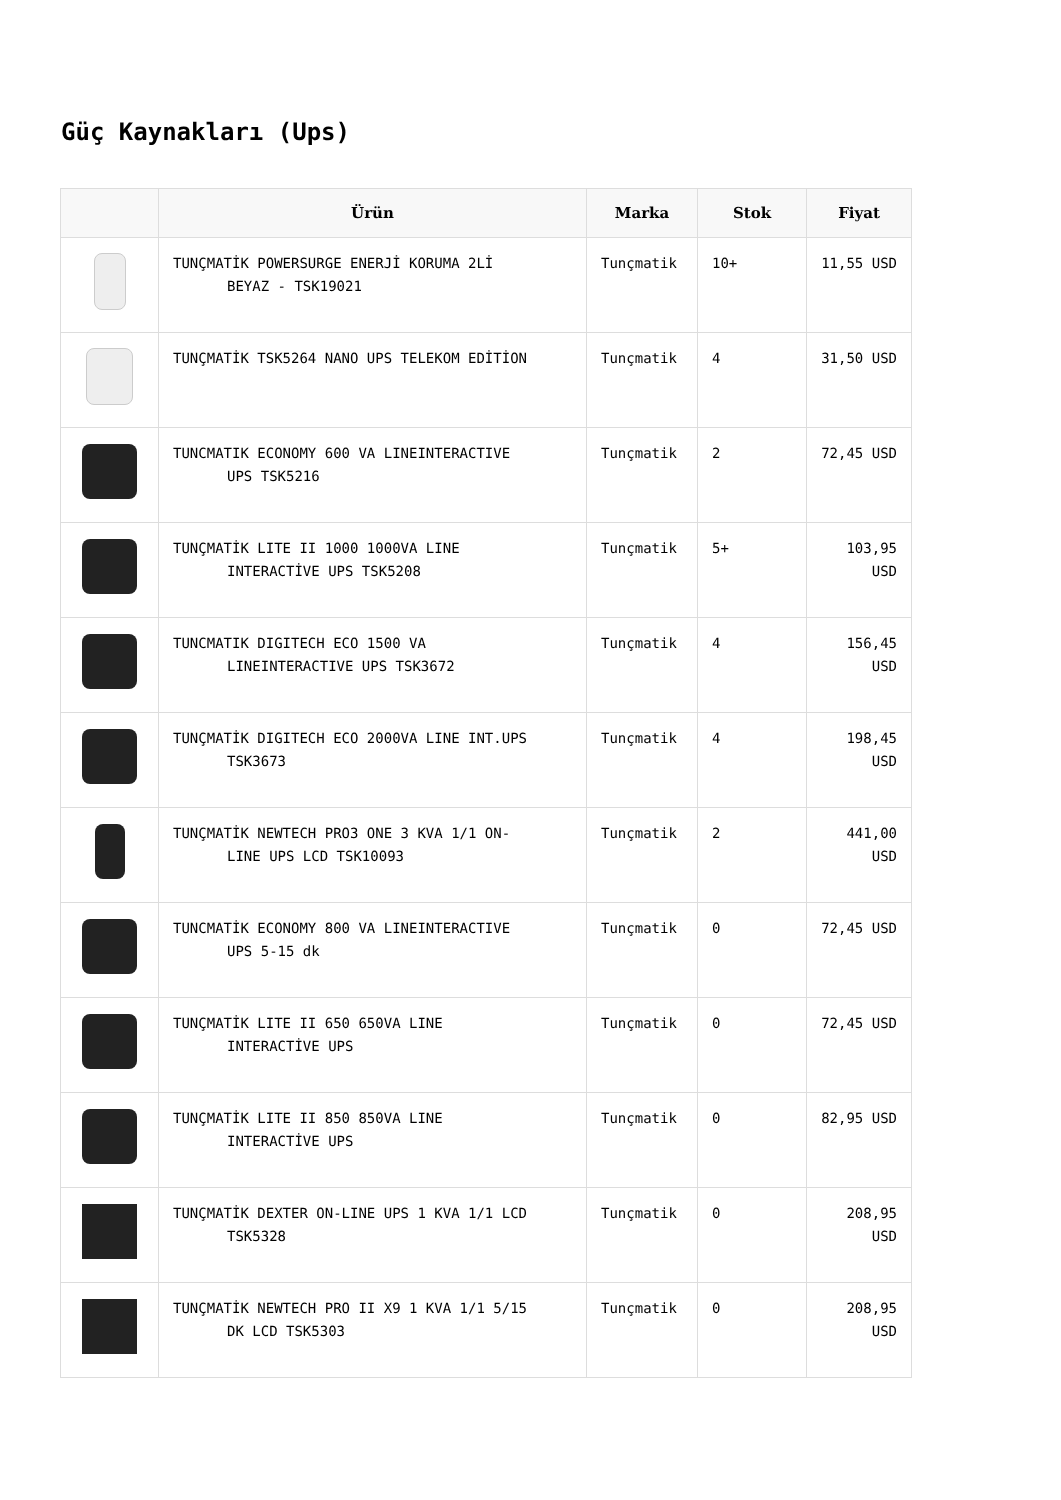Güç Kaynakları (Ups)
| | Ürün | Marka | Stok | Fiyat |
| --- | --- | --- | --- | --- |
| | TUNÇMATİK POWERSURGE ENERJİ KORUMA 2Lİ BEYAZ - TSK19021 | Tunçmatik | 10+ | 11,55 USD |
| | TUNÇMATİK TSK5264 NANO UPS TELEKOM EDİTİON | Tunçmatik | 4 | 31,50 USD |
| | TUNCMATIK ECONOMY 600 VA LINEINTERACTIVE UPS TSK5216 | Tunçmatik | 2 | 72,45 USD |
| | TUNÇMATİK LITE II 1000 1000VA LINE INTERACTİVE UPS TSK5208 | Tunçmatik | 5+ | 103,95 USD |
| | TUNCMATIK DIGITECH ECO 1500 VA LINEINTERACTIVE UPS TSK3672 | Tunçmatik | 4 | 156,45 USD |
| | TUNÇMATİK DIGITECH ECO 2000VA LINE INT.UPS TSK3673 | Tunçmatik | 4 | 198,45 USD |
| | TUNÇMATİK NEWTECH PRO3 ONE 3 KVA 1/1 ON- LINE UPS LCD TSK10093 | Tunçmatik | 2 | 441,00 USD |
| | TUNCMATİK ECONOMY 800 VA LINEINTERACTIVE UPS 5-15 dk | Tunçmatik | 0 | 72,45 USD |
| | TUNÇMATİK LITE II 650 650VA LINE INTERACTİVE UPS | Tunçmatik | 0 | 72,45 USD |
| | TUNÇMATİK LITE II 850 850VA LINE INTERACTİVE UPS | Tunçmatik | 0 | 82,95 USD |
| | TUNÇMATİK DEXTER ON-LINE UPS 1 KVA 1/1 LCD TSK5328 | Tunçmatik | 0 | 208,95 USD |
| | TUNÇMATİK NEWTECH PRO II X9 1 KVA 1/1 5/15 DK LCD TSK5303 | Tunçmatik | 0 | 208,95 USD |